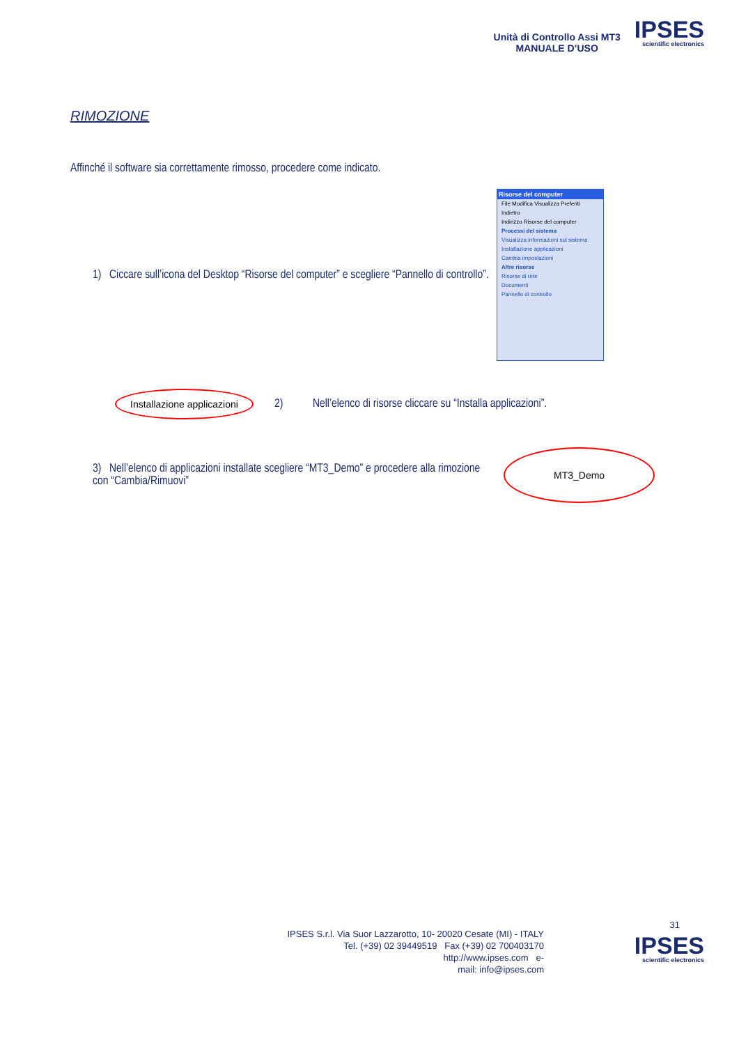Unità di Controllo Assi MT3
MANUALE D’USO
IPSES
scientific electronics
RIMOZIONE
Affinché il software sia correttamente rimosso, procedere come indicato.
1) Ciccare sull’icona del Desktop “Risorse del computer” e scegliere “Pannello di controllo”.
Risorse del computer
File Modifica Visualizza Preferiti
Indietro
Indirizzo Risorse del computer
Processi del sistema
Visualizza informazioni sul sistema
Installazione applicazioni
Cambia impostazioni
Altre risorse
Risorse di rete
Documenti
Pannello di controllo
Installazione applicazioni
2) Nell’elenco di risorse cliccare su “Installa applicazioni”.
3) Nell’elenco di applicazioni installate scegliere “MT3_Demo” e procedere alla rimozione con “Cambia/Rimuovi”
MT3_Demo
31
IPSES S.r.l. Via Suor Lazzarotto, 10- 20020 Cesate (MI) - ITALY
Tel. (+39) 02 39449519 Fax (+39) 02 700403170
http://www.ipses.com e-
mail: info@ipses.com
IPSES
scientific electronics